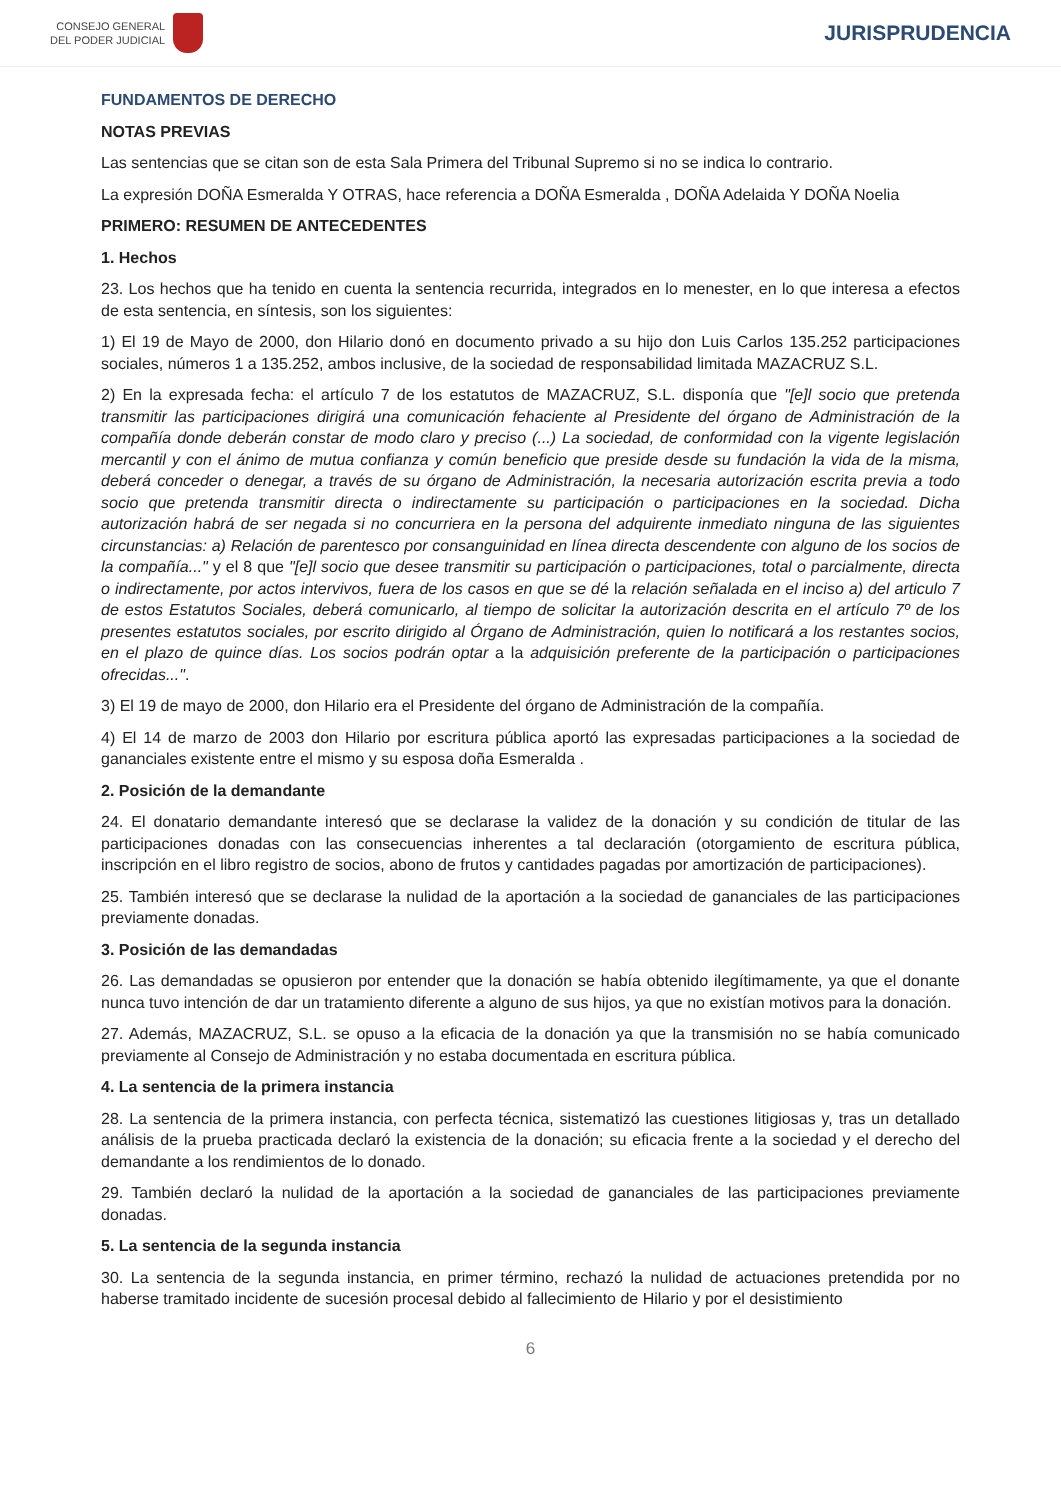CONSEJO GENERAL
DEL PODER JUDICIAL
JURISPRUDENCIA
FUNDAMENTOS DE DERECHO
NOTAS PREVIAS
Las sentencias que se citan son de esta Sala Primera del Tribunal Supremo si no se indica lo contrario.
La expresión DOÑA Esmeralda Y OTRAS, hace referencia a DOÑA Esmeralda , DOÑA Adelaida Y DOÑA Noelia
PRIMERO: RESUMEN DE ANTECEDENTES
1. Hechos
23. Los hechos que ha tenido en cuenta la sentencia recurrida, integrados en lo menester, en lo que interesa a efectos de esta sentencia, en síntesis, son los siguientes:
1) El 19 de Mayo de 2000, don Hilario donó en documento privado a su hijo don Luis Carlos 135.252 participaciones sociales, números 1 a 135.252, ambos inclusive, de la sociedad de responsabilidad limitada MAZACRUZ S.L.
2) En la expresada fecha: el artículo 7 de los estatutos de MAZACRUZ, S.L. disponía que "[e]l socio que pretenda transmitir las participaciones dirigirá una comunicación fehaciente al Presidente del órgano de Administración de la compañía donde deberán constar de modo claro y preciso (...) La sociedad, de conformidad con la vigente legislación mercantil y con el ánimo de mutua confianza y común beneficio que preside desde su fundación la vida de la misma, deberá conceder o denegar, a través de su órgano de Administración, la necesaria autorización escrita previa a todo socio que pretenda transmitir directa o indirectamente su participación o participaciones en la sociedad. Dicha autorización habrá de ser negada si no concurriera en la persona del adquirente inmediato ninguna de las siguientes circunstancias: a) Relación de parentesco por consanguinidad en línea directa descendente con alguno de los socios de la compañía..." y el 8 que "[e]l socio que desee transmitir su participación o participaciones, total o parcialmente, directa o indirectamente, por actos intervivos, fuera de los casos en que se dé la relación señalada en el inciso a) del articulo 7 de estos Estatutos Sociales, deberá comunicarlo, al tiempo de solicitar la autorización descrita en el artículo 7º de los presentes estatutos sociales, por escrito dirigido al Órgano de Administración, quien lo notificará a los restantes socios, en el plazo de quince días. Los socios podrán optar a la adquisición preferente de la participación o participaciones ofrecidas...".
3) El 19 de mayo de 2000, don Hilario era el Presidente del órgano de Administración de la compañía.
4) El 14 de marzo de 2003 don Hilario por escritura pública aportó las expresadas participaciones a la sociedad de gananciales existente entre el mismo y su esposa doña Esmeralda .
2. Posición de la demandante
24. El donatario demandante interesó que se declarase la validez de la donación y su condición de titular de las participaciones donadas con las consecuencias inherentes a tal declaración (otorgamiento de escritura pública, inscripción en el libro registro de socios, abono de frutos y cantidades pagadas por amortización de participaciones).
25. También interesó que se declarase la nulidad de la aportación a la sociedad de gananciales de las participaciones previamente donadas.
3. Posición de las demandadas
26. Las demandadas se opusieron por entender que la donación se había obtenido ilegítimamente, ya que el donante nunca tuvo intención de dar un tratamiento diferente a alguno de sus hijos, ya que no existían motivos para la donación.
27. Además, MAZACRUZ, S.L. se opuso a la eficacia de la donación ya que la transmisión no se había comunicado previamente al Consejo de Administración y no estaba documentada en escritura pública.
4. La sentencia de la primera instancia
28. La sentencia de la primera instancia, con perfecta técnica, sistematizó las cuestiones litigiosas y, tras un detallado análisis de la prueba practicada declaró la existencia de la donación; su eficacia frente a la sociedad y el derecho del demandante a los rendimientos de lo donado.
29. También declaró la nulidad de la aportación a la sociedad de gananciales de las participaciones previamente donadas.
5. La sentencia de la segunda instancia
30. La sentencia de la segunda instancia, en primer término, rechazó la nulidad de actuaciones pretendida por no haberse tramitado incidente de sucesión procesal debido al fallecimiento de Hilario y por el desistimiento
6